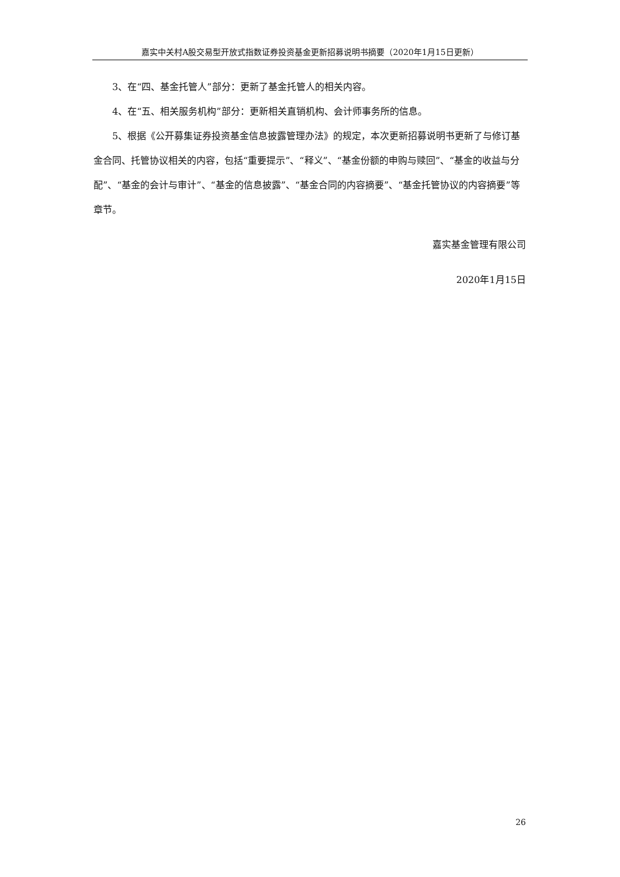嘉实中关村A股交易型开放式指数证券投资基金更新招募说明书摘要（2020年1月15日更新）
3、在“四、基金托管人”部分：更新了基金托管人的相关内容。
4、在“五、相关服务机构”部分：更新相关直销机构、会计师事务所的信息。
5、根据《公开募集证券投资基金信息披露管理办法》的规定，本次更新招募说明书更新了与修订基金合同、托管协议相关的内容，包括“重要提示”、“释义”、“基金份额的申购与赎回”、“基金的收益与分配”、“基金的会计与审计”、“基金的信息披露”、“基金合同的内容摘要”、“基金托管协议的内容摘要”等章节。
嘉实基金管理有限公司
2020年1月15日
26